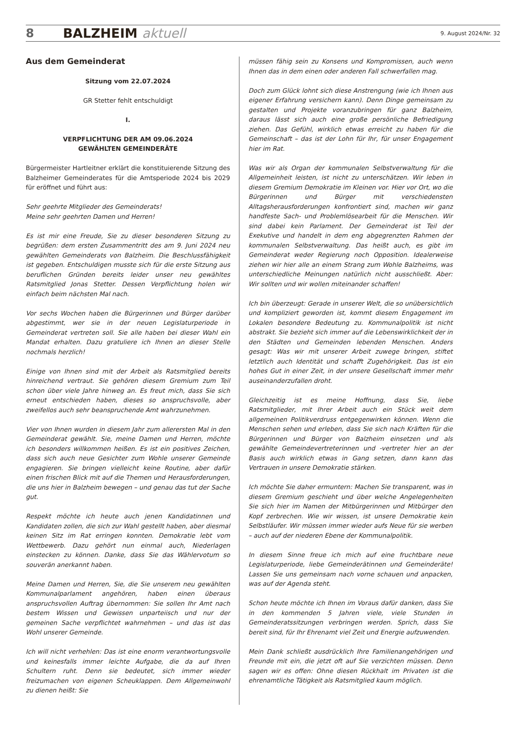8 BALZHEIM aktuell 9. August 2024/Nr. 32
Aus dem Gemeinderat
Sitzung vom 22.07.2024
GR Stetter fehlt entschuldigt
I.
VERPFLICHTUNG DER AM 09.06.2024
GEWÄHLTEN GEMEINDERÄTE
Bürgermeister Hartleitner erklärt die konstituierende Sitzung des Balzheimer Gemeinderates für die Amtsperiode 2024 bis 2029 für eröffnet und führt aus:
Sehr geehrte Mitglieder des Gemeinderats!
Meine sehr geehrten Damen und Herren!
Es ist mir eine Freude, Sie zu dieser besonderen Sitzung zu begrüßen: dem ersten Zusammentritt des am 9. Juni 2024 neu gewählten Gemeinderats von Balzheim. Die Beschlussfähigkeit ist gegeben. Entschuldigen musste sich für die erste Sitzung aus beruflichen Gründen bereits leider unser neu gewähltes Ratsmitglied Jonas Stetter. Dessen Verpflichtung holen wir einfach beim nächsten Mal nach.
Vor sechs Wochen haben die Bürgerinnen und Bürger darüber abgestimmt, wer sie in der neuen Legislaturperiode in Gemeinderat vertreten soll. Sie alle haben bei dieser Wahl ein Mandat erhalten. Dazu gratuliere ich Ihnen an dieser Stelle nochmals herzlich!
Einige von Ihnen sind mit der Arbeit als Ratsmitglied bereits hinreichend vertraut. Sie gehören diesem Gremium zum Teil schon über viele Jahre hinweg an. Es freut mich, dass Sie sich erneut entschieden haben, dieses so anspruchsvolle, aber zweifellos auch sehr beanspruchende Amt wahrzunehmen.
Vier von Ihnen wurden in diesem Jahr zum allerersten Mal in den Gemeinderat gewählt. Sie, meine Damen und Herren, möchte ich besonders willkommen heißen. Es ist ein positives Zeichen, dass sich auch neue Gesichter zum Wohle unserer Gemeinde engagieren. Sie bringen vielleicht keine Routine, aber dafür einen frischen Blick mit auf die Themen und Herausforderungen, die uns hier in Balzheim bewegen – und genau das tut der Sache gut.
Respekt möchte ich heute auch jenen Kandidatinnen und Kandidaten zollen, die sich zur Wahl gestellt haben, aber diesmal keinen Sitz im Rat erringen konnten. Demokratie lebt vom Wettbewerb. Dazu gehört nun einmal auch, Niederlagen einstecken zu können. Danke, dass Sie das Wählervotum so souverän anerkannt haben.
Meine Damen und Herren, Sie, die Sie unserem neu gewählten Kommunalparlament angehören, haben einen überaus anspruchsvollen Auftrag übernommen: Sie sollen Ihr Amt nach bestem Wissen und Gewissen unparteiisch und nur der gemeinen Sache verpflichtet wahrnehmen – und das ist das Wohl unserer Gemeinde.
Ich will nicht verhehlen: Das ist eine enorm verantwortungsvolle und keinesfalls immer leichte Aufgabe, die da auf Ihren Schultern ruht. Denn sie bedeutet, sich immer wieder freizumachen von eigenen Scheuklappen. Dem Allgemeinwohl zu dienen heißt: Sie
müssen fähig sein zu Konsens und Kompromissen, auch wenn Ihnen das in dem einen oder anderen Fall schwerfallen mag.
Doch zum Glück lohnt sich diese Anstrengung (wie ich Ihnen aus eigener Erfahrung versichern kann). Denn Dinge gemeinsam zu gestalten und Projekte voranzubringen für ganz Balzheim, daraus lässt sich auch eine große persönliche Befriedigung ziehen. Das Gefühl, wirklich etwas erreicht zu haben für die Gemeinschaft – das ist der Lohn für Ihr, für unser Engagement hier im Rat.
Was wir als Organ der kommunalen Selbstverwaltung für die Allgemeinheit leisten, ist nicht zu unterschätzen. Wir leben in diesem Gremium Demokratie im Kleinen vor. Hier vor Ort, wo die Bürgerinnen und Bürger mit verschiedensten Alltagsherausforderungen konfrontiert sind, machen wir ganz handfeste Sach- und Problemlösearbeit für die Menschen. Wir sind dabei kein Parlament. Der Gemeinderat ist Teil der Exekutive und handelt in dem eng abgegrenzten Rahmen der kommunalen Selbstverwaltung. Das heißt auch, es gibt im Gemeinderat weder Regierung noch Opposition. Idealerweise ziehen wir hier alle an einem Strang zum Wohle Balzheims, was unterschiedliche Meinungen natürlich nicht ausschließt. Aber: Wir sollten und wir wollen miteinander schaffen!
Ich bin überzeugt: Gerade in unserer Welt, die so unübersichtlich und kompliziert geworden ist, kommt diesem Engagement im Lokalen besondere Bedeutung zu. Kommunalpolitik ist nicht abstrakt. Sie bezieht sich immer auf die Lebenswirklichkeit der in den Städten und Gemeinden lebenden Menschen. Anders gesagt: Was wir mit unserer Arbeit zuwege bringen, stiftet letztlich auch Identität und schafft Zugehörigkeit. Das ist ein hohes Gut in einer Zeit, in der unsere Gesellschaft immer mehr auseinanderzufallen droht.
Gleichzeitig ist es meine Hoffnung, dass Sie, liebe Ratsmitglieder, mit Ihrer Arbeit auch ein Stück weit dem allgemeinen Politikverdruss entgegenwirken können. Wenn die Menschen sehen und erleben, dass Sie sich nach Kräften für die Bürgerinnen und Bürger von Balzheim einsetzen und als gewählte Gemeindevertreterinnen und -vertreter hier an der Basis auch wirklich etwas in Gang setzen, dann kann das Vertrauen in unsere Demokratie stärken.
Ich möchte Sie daher ermuntern: Machen Sie transparent, was in diesem Gremium geschieht und über welche Angelegenheiten Sie sich hier im Namen der Mitbürgerinnen und Mitbürger den Kopf zerbrechen. Wie wir wissen, ist unsere Demokratie kein Selbstläufer. Wir müssen immer wieder aufs Neue für sie werben – auch auf der niederen Ebene der Kommunalpolitik.
In diesem Sinne freue ich mich auf eine fruchtbare neue Legislaturperiode, liebe Gemeinderätinnen und Gemeinderäte! Lassen Sie uns gemeinsam nach vorne schauen und anpacken, was auf der Agenda steht.
Schon heute möchte ich Ihnen im Voraus dafür danken, dass Sie in den kommenden 5 Jahren viele, viele Stunden in Gemeinderatssitzungen verbringen werden. Sprich, dass Sie bereit sind, für Ihr Ehrenamt viel Zeit und Energie aufzuwenden.
Mein Dank schließt ausdrücklich Ihre Familienangehörigen und Freunde mit ein, die jetzt oft auf Sie verzichten müssen. Denn sagen wir es offen: Ohne diesen Rückhalt im Privaten ist die ehrenamtliche Tätigkeit als Ratsmitglied kaum möglich.